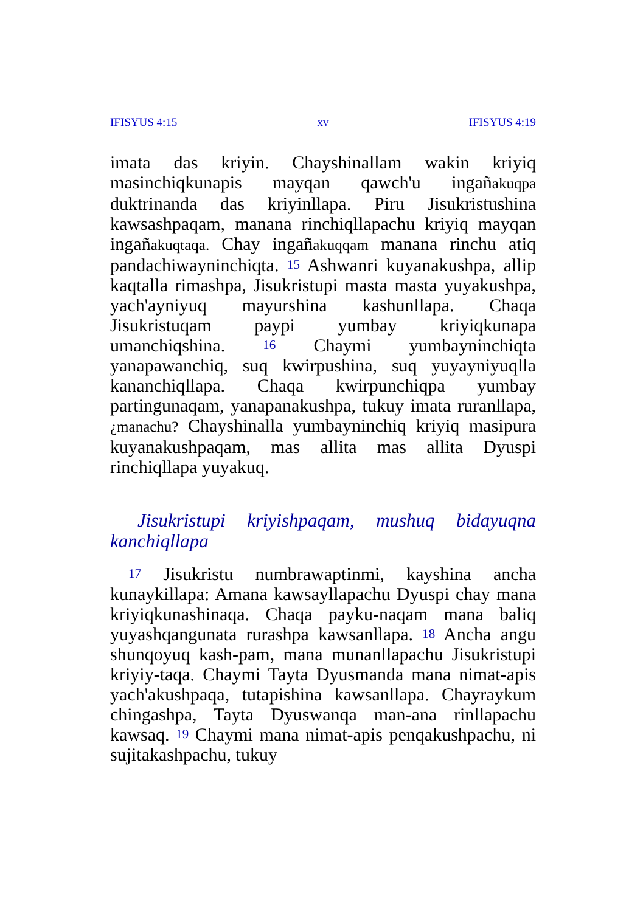IFISYUS 4:15 xv IFISYUS 4:19
imata das kriyin. Chayshinallam wakin kriyiq masinchiqkunapis mayqan qawch'u ingañakuqpa duktrinanda das kriyinllapa. Piru Jisukristushina kawsashpaqam, manana rinchiqllapachu kriyiq mayqan ingañakuqtaqa. Chay ingañakuqqam manana rinchu atiq pandachiwayninchiqta. <sup>15</sup> Ashwanri kuyanakushpa, allip kaqtalla rimashpa, Jisukristupi masta masta yuyakushpa, yach'ayniyuq mayurshina kashunllapa. Chaqa Jisukristuqam paypi yumbay kriyiqkunapa umanchiqshina. <sup>16</sup> Chaymi yumbayninchiqta yanapawanchiq, suq kwirpushina, suq yuyayniyuqlla kananchiqllapa. Chaqa kwirpunchiqpa yumbay partingunaqam, yanapanakushpa, tukuy imata ruranllapa, ¿manachu? Chayshinalla yumbayninchiq kriyiq masipura kuyanakushpaqam, mas allita mas allita Dyuspi rinchiqllapa yuyakuq.
Jisukristupi kriyishpaqam, mushuq bidayuqna kanchiqllapa
<sup>17</sup> Jisukristu numbrawaptinmi, kayshina ancha kunaykillapa: Amana kawsayllapachu Dyuspi chay mana kriyiqkunashinaqa. Chaqa payku-naqam mana baliq yuyashqangunata rurashpa kawsanllapa. <sup>18</sup> Ancha angu shunqoyuq kash-pam, mana munanllapachu Jisukristupi kriyiy-taqa. Chaymi Tayta Dyusmanda mana nimat-apis yach'akushpaqa, tutapishina kawsanllapa. Chayraykum chingashpa, Tayta Dyuswanqa man-ana rinllapachu kawsaq. <sup>19</sup> Chaymi mana nimat-apis penqakushpachu, ni sujitakashpachu, tukuy